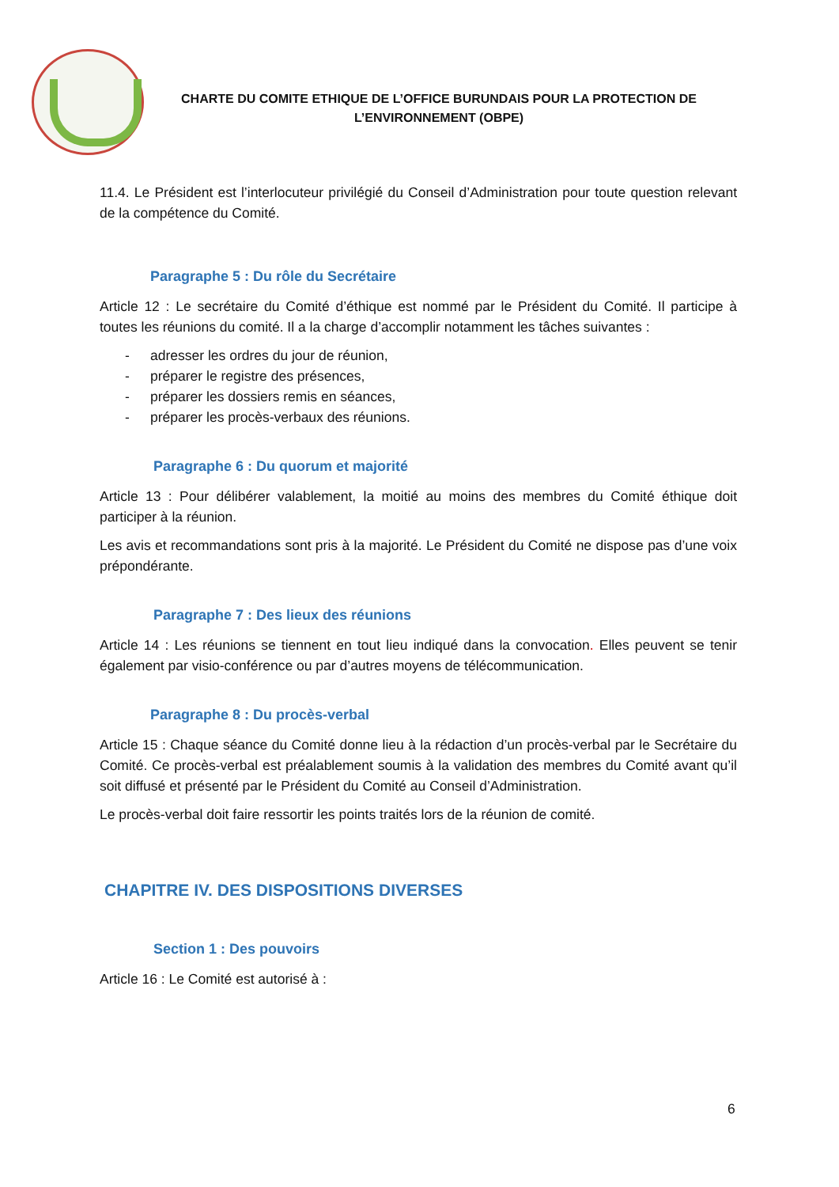CHARTE DU COMITE ETHIQUE DE L’OFFICE BURUNDAIS POUR LA PROTECTION DE L’ENVIRONNEMENT (OBPE)
11.4. Le Président est l’interlocuteur privilégié du Conseil d’Administration pour toute question relevant de la compétence du Comité.
Paragraphe 5 : Du rôle du Secrétaire
Article 12 : Le secrétaire du Comité d’éthique est nommé par le Président du Comité. Il participe à toutes les réunions du comité. Il a la charge d’accomplir notamment les tâches suivantes :
- adresser les ordres du jour de réunion,
- préparer le registre des présences,
- préparer les dossiers remis en séances,
- préparer les procès-verbaux des réunions.
Paragraphe 6 : Du quorum et majorité
Article 13 : Pour délibérer valablement, la moitié au moins des membres du Comité éthique doit participer à la réunion.
Les avis et recommandations sont pris à la majorité. Le Président du Comité ne dispose pas d’une voix prépondérante.
Paragraphe 7 : Des lieux des réunions
Article 14 : Les réunions se tiennent en tout lieu indiqué dans la convocation. Elles peuvent se tenir également par visio-conférence ou par d’autres moyens de télécommunication.
Paragraphe 8 : Du procès-verbal
Article 15 : Chaque séance du Comité donne lieu à la rédaction d’un procès-verbal par le Secrétaire du Comité. Ce procès-verbal est préalablement soumis à la validation des membres du Comité avant qu’il soit diffusé et présenté par le Président du Comité au Conseil d’Administration.
Le procès-verbal doit faire ressortir les points traités lors de la réunion de comité.
CHAPITRE IV. DES DISPOSITIONS DIVERSES
Section 1 : Des pouvoirs
Article 16 : Le Comité est autorisé à :
6